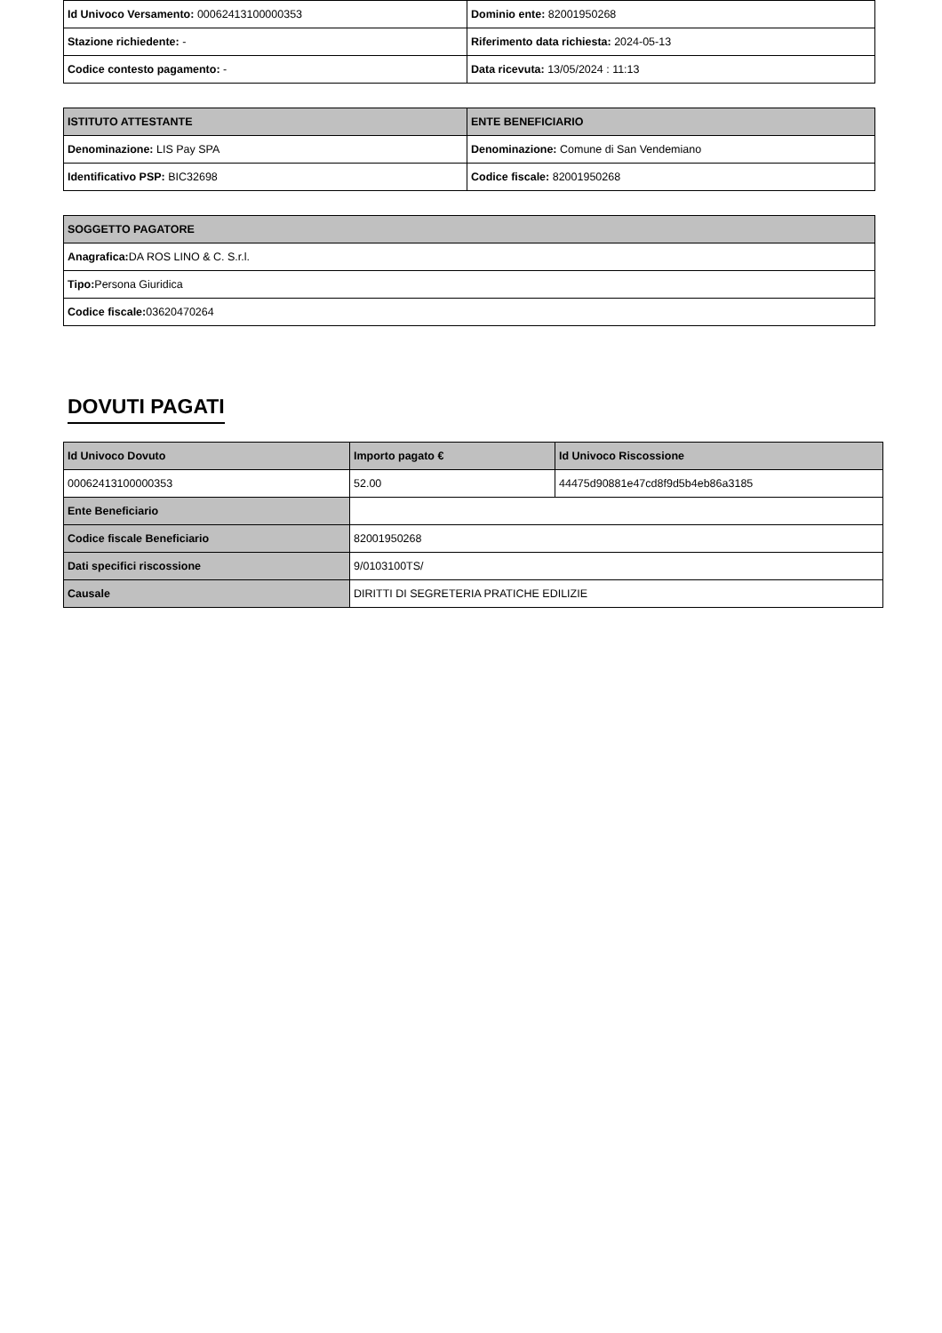| Id Univoco Versamento: 00062413100000353 | Dominio ente: 82001950268 |
| Stazione richiedente: - | Riferimento data richiesta: 2024-05-13 |
| Codice contesto pagamento: - | Data ricevuta: 13/05/2024 : 11:13 |
| ISTITUTO ATTESTANTE | ENTE BENEFICIARIO |
| --- | --- |
| Denominazione: LIS Pay SPA | Denominazione: Comune di San Vendemiano |
| Identificativo PSP: BIC32698 | Codice fiscale: 82001950268 |
| SOGGETTO PAGATORE |
| --- |
| Anagrafica: DA ROS LINO & C. S.r.l. |
| Tipo: Persona Giuridica |
| Codice fiscale: 03620470264 |
DOVUTI PAGATI
| Id Univoco Dovuto | Importo pagato € | Id Univoco Riscossione |
| --- | --- | --- |
| 00062413100000353 | 52.00 | 44475d90881e47cd8f9d5b4eb86a3185 |
| Ente Beneficiario | | |
| Codice fiscale Beneficiario | 82001950268 | |
| Dati specifici riscossione | 9/0103100TS/ | |
| Causale | DIRITTI DI SEGRETERIA PRATICHE EDILIZIE | |